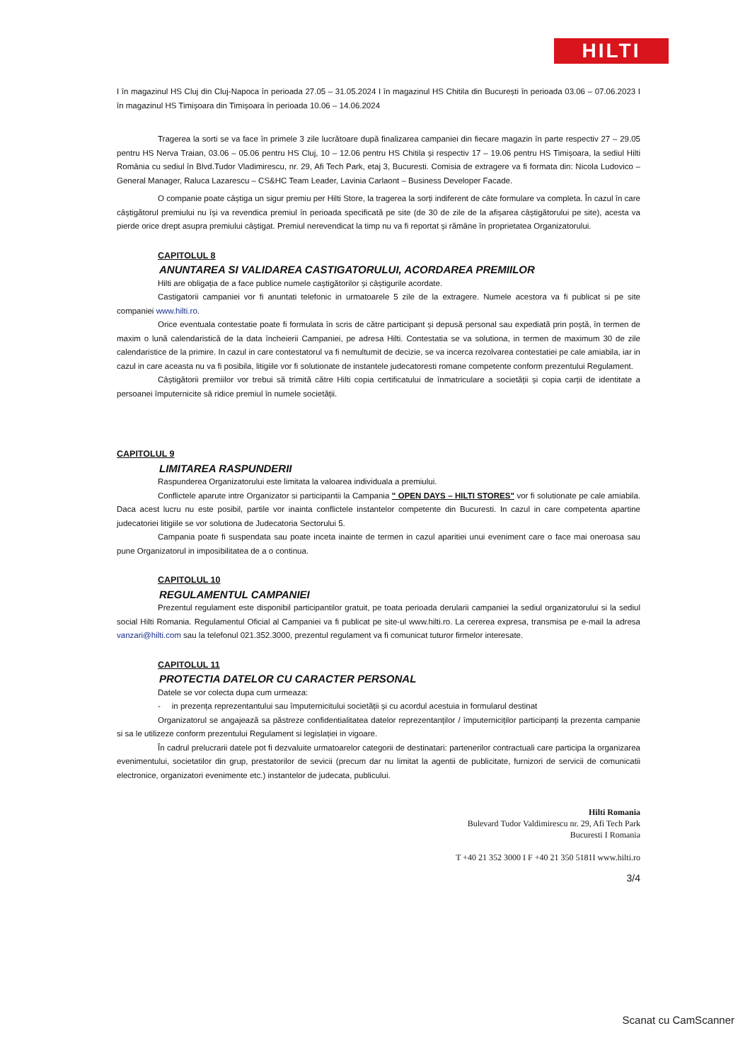HILTI
I în magazinul HS Cluj din Cluj-Napoca în perioada 27.05 – 31.05.2024 I în magazinul HS Chitila din București în perioada 03.06 – 07.06.2023 I în magazinul HS Timișoara din Timișoara în perioada 10.06 – 14.06.2024
Tragerea la sorti se va face în primele 3 zile lucrătoare după finalizarea campaniei din fiecare magazin în parte respectiv 27 – 29.05 pentru HS Nerva Traian, 03.06 – 05.06 pentru HS Cluj, 10 – 12.06 pentru HS Chitila și respectiv 17 – 19.06 pentru HS Timișoara, la sediul Hilti România cu sediul în Blvd.Tudor Vladimirescu, nr. 29, Afi Tech Park, etaj 3, Bucuresti. Comisia de extragere va fi formata din: Nicola Ludovico – General Manager, Raluca Lazarescu – CS&HC Team Leader, Lavinia Carlaont – Business Developer Facade.
O companie poate câștiga un sigur premiu per Hilti Store, la tragerea la sorți indiferent de câte formulare va completa. În cazul în care câștigătorul premiului nu își va revendica premiul în perioada specificată pe site (de 30 de zile de la afișarea câștigătorului pe site), acesta va pierde orice drept asupra premiului câștigat. Premiul nerevendicat la timp nu va fi reportat și rămâne în proprietatea Organizatorului.
CAPITOLUL 8
ANUNTAREA SI VALIDAREA CASTIGATORULUI, ACORDAREA PREMIILOR
Hilti are obligația de a face publice numele caștigătorilor și câștigurile acordate.
Castigatorii campaniei vor fi anuntati telefonic in urmatoarele 5 zile de la extragere. Numele acestora va fi publicat si pe site companiei www.hilti.ro.
Orice eventuala contestatie poate fi formulata în scris de către participant și depusă personal sau expediată prin poștă, în termen de maxim o lună calendaristică de la data încheierii Campaniei, pe adresa Hilti. Contestatia se va solutiona, in termen de maximum 30 de zile calendaristice de la primire. In cazul in care contestatorul va fi nemultumit de decizie, se va incerca rezolvarea contestatiei pe cale amiabila, iar in cazul in care aceasta nu va fi posibila, litigiile vor fi solutionate de instantele judecatoresti romane competente conform prezentului Regulament.
Câștigătorii premiilor vor trebui să trimită către Hilti copia certificatului de înmatriculare a societății și copia carții de identitate a persoanei împuternicite să ridice premiul în numele societății.
CAPITOLUL 9
LIMITAREA RASPUNDERII
Raspunderea Organizatorului este limitata la valoarea individuala a premiului.
Conflictele aparute intre Organizator si participantii la Campania " OPEN DAYS – HILTI STORES" vor fi solutionate pe cale amiabila. Daca acest lucru nu este posibil, partile vor inainta conflictele instantelor competente din Bucuresti. In cazul in care competenta apartine judecatoriei litigiile se vor solutiona de Judecatoria Sectorului 5.
Campania poate fi suspendata sau poate inceta inainte de termen in cazul aparitiei unui eveniment care o face mai oneroasa sau pune Organizatorul in imposibilitatea de a o continua.
CAPITOLUL 10
REGULAMENTUL CAMPANIEI
Prezentul regulament este disponibil participantilor gratuit, pe toata perioada derularii campaniei la sediul organizatorului si la sediul social Hilti Romania. Regulamentul Oficial al Campaniei va fi publicat pe site-ul www.hilti.ro. La cererea expresa, transmisa pe e-mail la adresa vanzari@hilti.com sau la telefonul 021.352.3000, prezentul regulament va fi comunicat tuturor firmelor interesate.
CAPITOLUL 11
PROTECTIA DATELOR CU CARACTER PERSONAL
Datele se vor colecta dupa cum urmeaza:
- in prezența reprezentantului sau împuternicitului societății și cu acordul acestuia in formularul destinat
Organizatorul se angajează sa păstreze confidentialitatea datelor reprezentanților / împuterniciților participanți la prezenta campanie si sa le utilizeze conform prezentului Regulament si legislației in vigoare.
În cadrul prelucrarii datele pot fi dezvaluite urmatoarelor categorii de destinatari: partenerilor contractuali care participa la organizarea evenimentului, societatilor din grup, prestatorilor de sevicii (precum dar nu limitat la agentii de publicitate, furnizori de servicii de comunicatii electronice, organizatori evenimente etc.) instantelor de judecata, publicului.
Hilti Romania
Bulevard Tudor Valdimirescu nr. 29, Afi Tech Park
Bucuresti I Romania
T +40 21 352 3000 I F +40 21 350 5181I www.hilti.ro
3/4
Scanat cu CamScanner